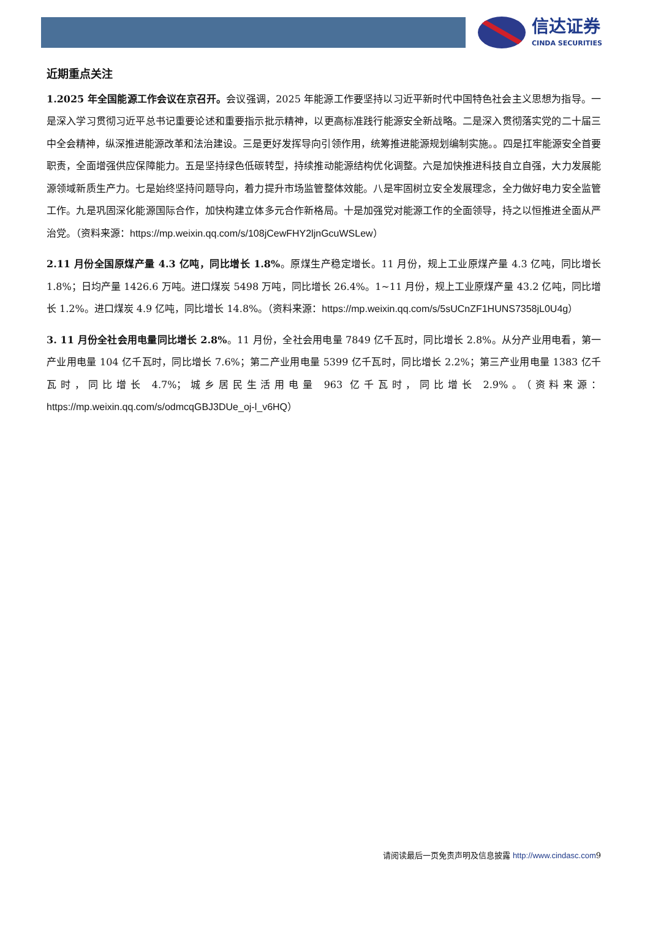信达证券
CINDA SECURITIES
近期重点关注
1.2025 年全国能源工作会议在京召开。会议强调，2025 年能源工作要坚持以习近平新时代中国特色社会主义思想为指导。一是深入学习贯彻习近平总书记重要论述和重要指示批示精神，以更高标准践行能源安全新战略。二是深入贯彻落实党的二十届三中全会精神，纵深推进能源改革和法治建设。三是更好发挥导向引领作用，统筹推进能源规划编制实施。。四是扛牢能源安全首要职责，全面增强供应保障能力。五是坚持绿色低碳转型，持续推动能源结构优化调整。六是加快推进科技自立自强，大力发展能源领域新质生产力。七是始终坚持问题导向，着力提升市场监管整体效能。八是牢固树立安全发展理念，全力做好电力安全监管工作。九是巩固深化能源国际合作，加快构建立体多元合作新格局。十是加强党对能源工作的全面领导，持之以恒推进全面从严治党。（资料来源：https://mp.weixin.qq.com/s/108jCewFHY2ljnGcuWSLew）
2.11 月份全国原煤产量 4.3 亿吨，同比增长 1.8%。原煤生产稳定增长。11 月份，规上工业原煤产量 4.3 亿吨，同比增长 1.8%；日均产量 1426.6 万吨。进口煤炭 5498 万吨，同比增长 26.4%。1~11 月份，规上工业原煤产量 43.2 亿吨，同比增长 1.2%。进口煤炭 4.9 亿吨，同比增长 14.8%。（资料来源：https://mp.weixin.qq.com/s/5sUCnZF1HUNS7358jL0U4g）
3. 11 月份全社会用电量同比增长 2.8%。11 月份，全社会用电量 7849 亿千瓦时，同比增长 2.8%。从分产业用电看，第一产业用电量 104 亿千瓦时，同比增长 7.6%；第二产业用电量 5399 亿千瓦时，同比增长 2.2%；第三产业用电量 1383 亿千瓦时，同比增长 4.7%；城乡居民生活用电量 963 亿千瓦时，同比增长 2.9%。（资料来源：https://mp.weixin.qq.com/s/odmcqGBJ3DUe_oj-l_v6HQ）
请阅读最后一页免责声明及信息披露 http://www.cindasc.com9